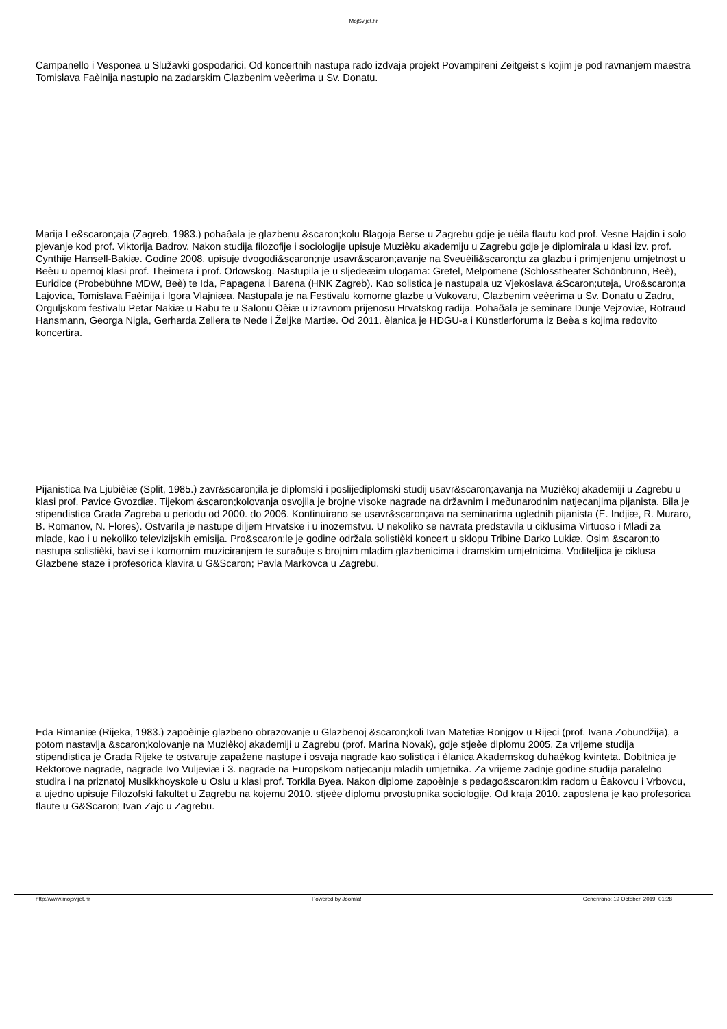MojSvijet.hr
Campanello i Vesponea u Služavki gospodarici. Od koncertnih nastupa rado izdvaja projekt Povampireni Zeitgeist s kojim je pod ravnanjem maestra Tomislava Faèinija nastupio na zadarskim Glazbenim veèerima u Sv. Donatu.
Marija Le&scaron;aja (Zagreb, 1983.) pohaðala je glazbenu &scaron;kolu Blagoja Berse u Zagrebu gdje je uèila flautu kod prof. Vesne Hajdin i solo pjevanje kod prof. Viktorija Badrov. Nakon studija filozofije i sociologije upisuje Muzièku akademiju u Zagrebu gdje je diplomirala u klasi izv. prof. Cynthije Hansell-Bakiæ. Godine 2008. upisuje dvogodi&scaron;nje usavr&scaron;avanje na Sveuèili&scaron;tu za glazbu i primjenjenu umjetnost u Beèu u opernoj klasi prof. Theimera i prof. Orlowskog. Nastupila je u sljedeæim ulogama: Gretel, Melpomene (Schlosstheater Schönbrunn, Beè), Euridice (Probebühne MDW, Beè) te Ida, Papagena i Barena (HNK Zagreb). Kao solistica je nastupala uz Vjekoslava &Scaron;uteja, Uro&scaron;a Lajovica, Tomislava Faèinija i Igora Vlajniæa. Nastupala je na Festivalu komorne glazbe u Vukovaru, Glazbenim veèerima u Sv. Donatu u Zadru, Orguljskom festivalu Petar Nakiæ u Rabu te u Salonu Oèiæ u izravnom prijenosu Hrvatskog radija. Pohaðala je seminare Dunje Vejzoviæ, Rotraud Hansmann, Georga Nigla, Gerharda Zellera te Nede i Željke Martiæ. Od 2011. èlanica je HDGU-a i Künstlerforuma iz Beèa s kojima redovito koncertira.
Pijanistica Iva Ljubièiæ (Split, 1985.) zavr&scaron;ila je diplomski i poslijediplomski studij usavr&scaron;avanja na Muzièkoj akademiji u Zagrebu u klasi prof. Pavice Gvozdiæ. Tijekom &scaron;kolovanja osvojila je brojne visoke nagrade na državnim i meðunarodnim natjecanjima pijanista. Bila je stipendistica Grada Zagreba u periodu od 2000. do 2006. Kontinuirano se usavr&scaron;ava na seminarima uglednih pijanista (E. Indjiæ, R. Muraro, B. Romanov, N. Flores). Ostvarila je nastupe diljem Hrvatske i u inozemstvu. U nekoliko se navrata predstavila u ciklusima Virtuoso i Mladi za mlade, kao i u nekoliko televizijskih emisija. Pro&scaron;le je godine održala solistièki koncert u sklopu Tribine Darko Lukiæ. Osim &scaron;to nastupa solistièki, bavi se i komornim muziciranjem te suraðuje s brojnim mladim glazbenicima i dramskim umjetnicima. Voditeljica je ciklusa Glazbene staze i profesorica klavira u G&Scaron; Pavla Markovca u Zagrebu.
Eda Rimaniæ (Rijeka, 1983.) zapoèinje glazbeno obrazovanje u Glazbenoj &scaron;koli Ivan Matetiæ Ronjgov u Rijeci (prof. Ivana Zobundžija), a potom nastavlja &scaron;kolovanje na Muzièkoj akademiji u Zagrebu (prof. Marina Novak), gdje stjeèe diplomu 2005. Za vrijeme studija stipendistica je Grada Rijeke te ostvaruje zapažene nastupe i osvaja nagrade kao solistica i èlanica Akademskog duhaèkog kvinteta. Dobitnica je Rektorove nagrade, nagrade Ivo Vuljeviæ i 3. nagrade na Europskom natjecanju mladih umjetnika. Za vrijeme zadnje godine studija paralelno studira i na priznatoj Musikkhoyskole u Oslu u klasi prof. Torkila Byea. Nakon diplome zapoèinje s pedago&scaron;kim radom u Èakovcu i Vrbovcu, a ujedno upisuje Filozofski fakultet u Zagrebu na kojemu 2010. stjeèe diplomu prvostupnika sociologije. Od kraja 2010. zaposlena je kao profesorica flaute u G&Scaron; Ivan Zajc u Zagrebu.
http://www.mojsvijet.hr Powered by Joomla! Generirano: 19 October, 2019, 01:28